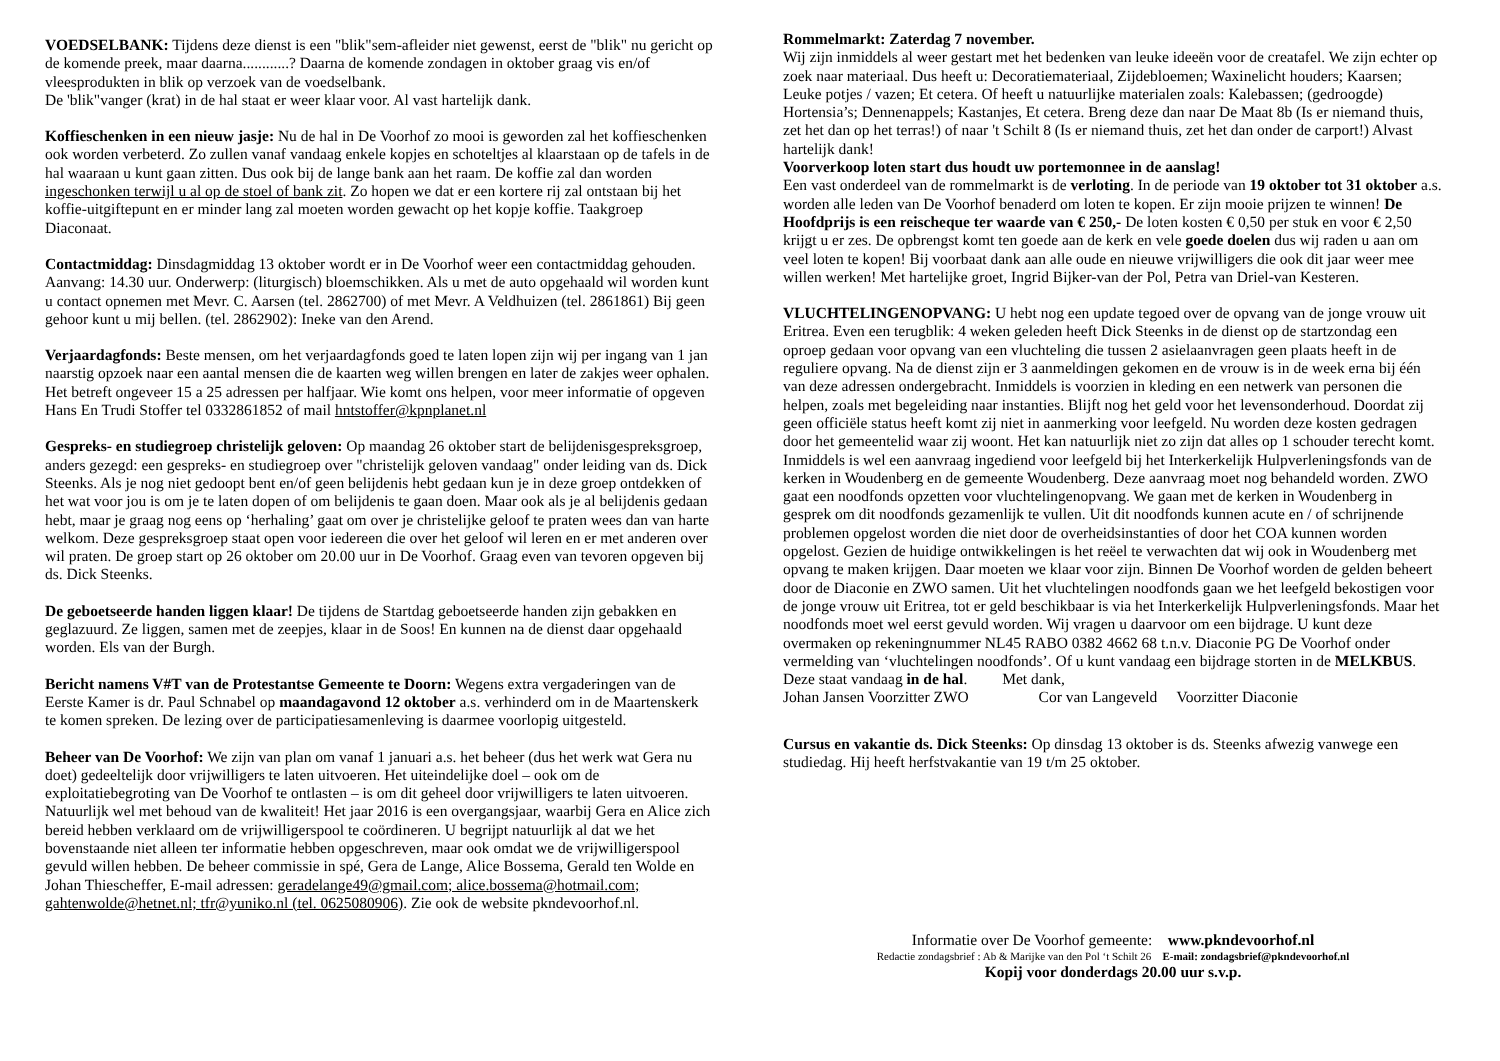VOEDSELBANK: Tijdens deze dienst is een "blik"sem-afleider niet gewenst, eerst de "blik" nu gericht op de komende preek, maar daarna............? Daarna de komende zondagen in oktober graag vis en/of vleesprodukten in blik op verzoek van de voedselbank.
De 'blik"vanger (krat) in de hal staat er weer klaar voor. Al vast hartelijk dank.
Koffieschenken in een nieuw jasje: Nu de hal in De Voorhof zo mooi is geworden zal het koffieschenken ook worden verbeterd. Zo zullen vanaf vandaag enkele kopjes en schoteltjes al klaarstaan op de tafels in de hal waaraan u kunt gaan zitten. Dus ook bij de lange bank aan het raam. De koffie zal dan worden ingeschonken terwijl u al op de stoel of bank zit. Zo hopen we dat er een kortere rij zal ontstaan bij het koffie-uitgiftepunt en er minder lang zal moeten worden gewacht op het kopje koffie. Taakgroep Diaconaat.
Contactmiddag: Dinsdagmiddag 13 oktober wordt er in De Voorhof weer een contactmiddag gehouden. Aanvang: 14.30 uur. Onderwerp: (liturgisch) bloemschikken. Als u met de auto opgehaald wil worden kunt u contact opnemen met Mevr. C. Aarsen (tel. 2862700) of met Mevr. A Veldhuizen (tel. 2861861) Bij geen gehoor kunt u mij bellen. (tel. 2862902): Ineke van den Arend.
Verjaardagfonds: Beste mensen, om het verjaardagfonds goed te laten lopen zijn wij per ingang van 1 jan naarstig opzoek naar een aantal mensen die de kaarten weg willen brengen en later de zakjes weer ophalen. Het betreft ongeveer 15 a 25 adressen per halfjaar. Wie komt ons helpen, voor meer informatie of opgeven Hans En Trudi Stoffer tel 0332861852 of mail hntstoffer@kpnplanet.nl
Gespreks- en studiegroep christelijk geloven: Op maandag 26 oktober start de belijdenisgespreksgroep, anders gezegd: een gespreks- en studiegroep over "christelijk geloven vandaag" onder leiding van ds. Dick Steenks. Als je nog niet gedoopt bent en/of geen belijdenis hebt gedaan kun je in deze groep ontdekken of het wat voor jou is om je te laten dopen of om belijdenis te gaan doen. Maar ook als je al belijdenis gedaan hebt, maar je graag nog eens op ‘herhaling’ gaat om over je christelijke geloof te praten wees dan van harte welkom. Deze gespreksgroep staat open voor iedereen die over het geloof wil leren en er met anderen over wil praten. De groep start op 26 oktober om 20.00 uur in De Voorhof. Graag even van tevoren opgeven bij ds. Dick Steenks.
De geboetseerde handen liggen klaar! De tijdens de Startdag geboetseerde handen zijn gebakken en geglazuurd. Ze liggen, samen met de zeepjes, klaar in de Soos! En kunnen na de dienst daar opgehaald worden. Els van der Burgh.
Bericht namens V#T van de Protestantse Gemeente te Doorn: Wegens extra vergaderingen van de Eerste Kamer is dr. Paul Schnabel op maandagavond 12 oktober a.s. verhinderd om in de Maartenskerk te komen spreken. De lezing over de participatiesamenleving is daarmee voorlopig uitgesteld.
Beheer van De Voorhof: We zijn van plan om vanaf 1 januari a.s. het beheer (dus het werk wat Gera nu doet) gedeeltelijk door vrijwilligers te laten uitvoeren. Het uiteindelijke doel – ook om de exploitatiebegroting van De Voorhof te ontlasten – is om dit geheel door vrijwilligers te laten uitvoeren. Natuurlijk wel met behoud van de kwaliteit! Het jaar 2016 is een overgangsjaar, waarbij Gera en Alice zich bereid hebben verklaard om de vrijwilligerspool te coördineren. U begrijpt natuurlijk al dat we het bovenstaande niet alleen ter informatie hebben opgeschreven, maar ook omdat we de vrijwilligerspool gevuld willen hebben. De beheer commissie in spé, Gera de Lange, Alice Bossema, Gerald ten Wolde en Johan Thiescheffer, E-mail adressen: geradelange49@gmail.com; alice.bossema@hotmail.com; gahtenwolde@hetnet.nl; tfr@yuniko.nl (tel. 0625080906). Zie ook de website pkndevoorhof.nl.
Rommelmarkt: Zaterdag 7 november.
Wij zijn inmiddels al weer gestart met het bedenken van leuke ideeën voor de creatafel. We zijn echter op zoek naar materiaal. Dus heeft u: Decoratiemateriaal, Zijdebloemen; Waxinelicht houders; Kaarsen; Leuke potjes / vazen; Et cetera. Of heeft u natuurlijke materialen zoals: Kalebassen; (gedroogde) Hortensia’s; Dennenappels; Kastanjes, Et cetera. Breng deze dan naar De Maat 8b (Is er niemand thuis, zet het dan op het terras!) of naar 't Schilt 8 (Is er niemand thuis, zet het dan onder de carport!) Alvast hartelijk dank!
Voorverkoop loten start dus houdt uw portemonnee in de aanslag!
Een vast onderdeel van de rommelmarkt is de verloting. In de periode van 19 oktober tot 31 oktober a.s. worden alle leden van De Voorhof benaderd om loten te kopen. Er zijn mooie prijzen te winnen! De Hoofdprijs is een reischeque ter waarde van € 250,- De loten kosten € 0,50 per stuk en voor € 2,50 krijgt u er zes. De opbrengst komt ten goede aan de kerk en vele goede doelen dus wij raden u aan om veel loten te kopen! Bij voorbaat dank aan alle oude en nieuwe vrijwilligers die ook dit jaar weer mee willen werken! Met hartelijke groet, Ingrid Bijker-van der Pol, Petra van Driel-van Kesteren.
VLUCHTELINGENOPVANG: U hebt nog een update tegoed over de opvang van de jonge vrouw uit Eritrea. Even een terugblik: 4 weken geleden heeft Dick Steenks in de dienst op de startzondag een oproep gedaan voor opvang van een vluchteling die tussen 2 asielaanvragen geen plaats heeft in de reguliere opvang. Na de dienst zijn er 3 aanmeldingen gekomen en de vrouw is in de week erna bij één van deze adressen ondergebracht. Inmiddels is voorzien in kleding en een netwerk van personen die helpen, zoals met begeleiding naar instanties. Blijft nog het geld voor het levensonderhoud. Doordat zij geen officiële status heeft komt zij niet in aanmerking voor leefgeld. Nu worden deze kosten gedragen door het gemeentelid waar zij woont. Het kan natuurlijk niet zo zijn dat alles op 1 schouder terecht komt. Inmiddels is wel een aanvraag ingediend voor leefgeld bij het Interkerkelijk Hulpverleningsfonds van de kerken in Woudenberg en de gemeente Woudenberg. Deze aanvraag moet nog behandeld worden. ZWO gaat een noodfonds opzetten voor vluchtelingenopvang. We gaan met de kerken in Woudenberg in gesprek om dit noodfonds gezamenlijk te vullen. Uit dit noodfonds kunnen acute en / of schrijnende problemen opgelost worden die niet door de overheidsinstanties of door het COA kunnen worden opgelost. Gezien de huidige ontwikkelingen is het reëel te verwachten dat wij ook in Woudenberg met opvang te maken krijgen. Daar moeten we klaar voor zijn. Binnen De Voorhof worden de gelden beheert door de Diaconie en ZWO samen. Uit het vluchtelingen noodfonds gaan we het leefgeld bekostigen voor de jonge vrouw uit Eritrea, tot er geld beschikbaar is via het Interkerkelijk Hulpverleningsfonds. Maar het noodfonds moet wel eerst gevuld worden. Wij vragen u daarvoor om een bijdrage. U kunt deze overmaken op rekeningnummer NL45 RABO 0382 4662 68 t.n.v. Diaconie PG De Voorhof onder vermelding van ‘vluchtelingen noodfonds’. Of u kunt vandaag een bijdrage storten in de MELKBUS.
Deze staat vandaag in de hal. Met dank,
Johan Jansen Voorzitter ZWO Cor van Langeveld Voorzitter Diaconie
Cursus en vakantie ds. Dick Steenks: Op dinsdag 13 oktober is ds. Steenks afwezig vanwege een studiedag. Hij heeft herfstvakantie van 19 t/m 25 oktober.
Informatie over De Voorhof gemeente: www.pkndevoorhof.nl
Redactie zondagsbrief : Ab & Marijke van den Pol ‘t Schilt 26 E-mail: zondagsbrief@pkndevoorhof.nl
Kopij voor donderdags 20.00 uur s.v.p.